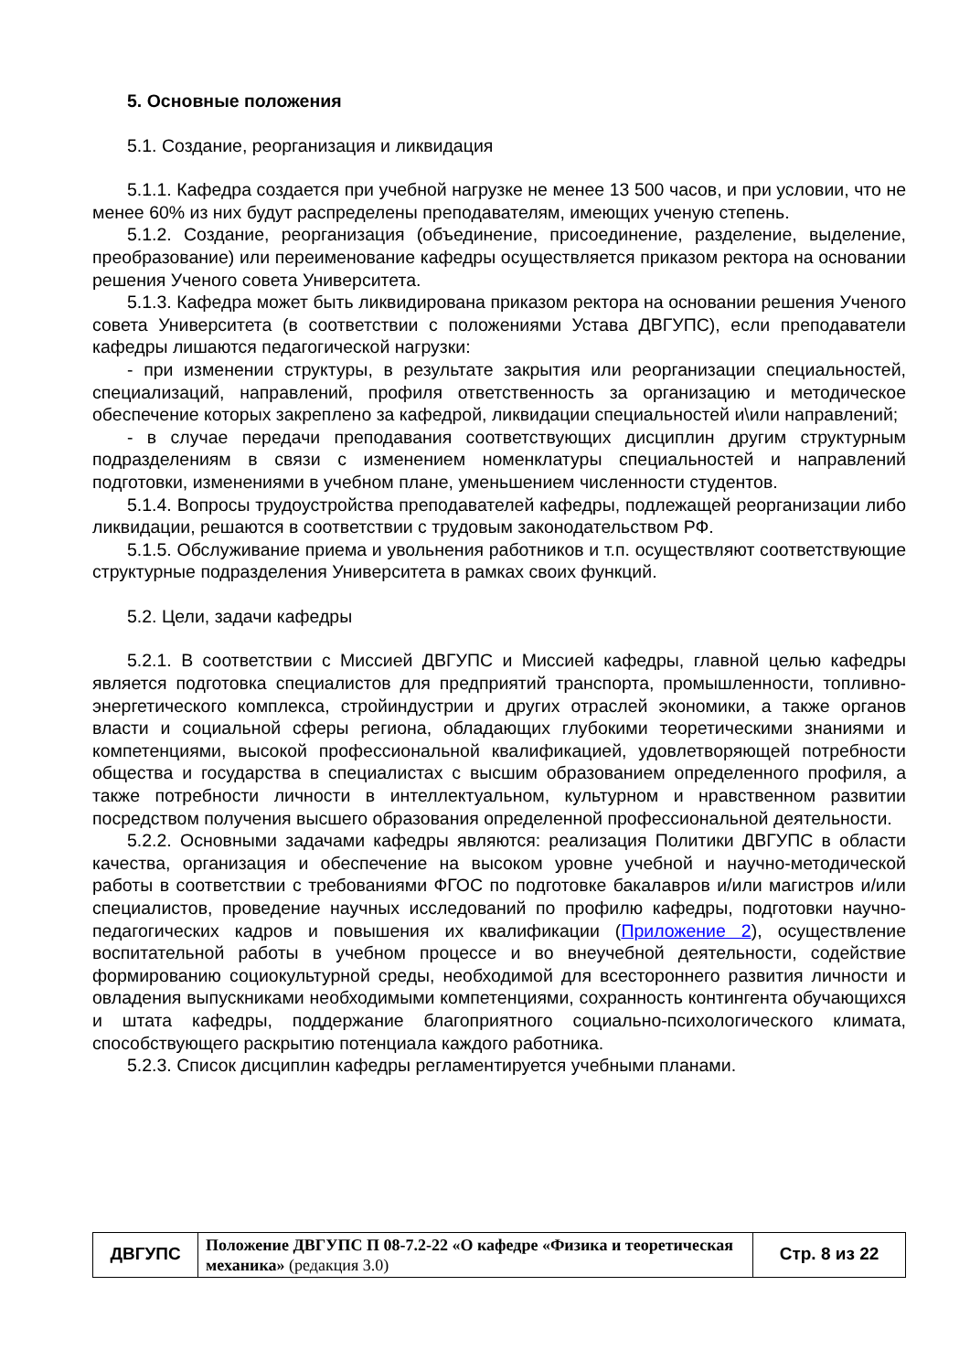5. Основные положения
5.1. Создание, реорганизация и ликвидация
5.1.1. Кафедра создается при учебной нагрузке не менее 13 500 часов, и при условии, что не менее 60% из них будут распределены преподавателям, имеющих ученую степень.
5.1.2. Создание, реорганизация (объединение, присоединение, разделение, выделение, преобразование) или переименование кафедры осуществляется приказом ректора на основании решения Ученого совета Университета.
5.1.3. Кафедра может быть ликвидирована приказом ректора на основании решения Ученого совета Университета (в соответствии с положениями Устава ДВГУПС), если преподаватели кафедры лишаются педагогической нагрузки:
- при изменении структуры, в результате закрытия или реорганизации специальностей, специализаций, направлений, профиля ответственность за организацию и методическое обеспечение которых закреплено за кафедрой, ликвидации специальностей и\или направлений;
- в случае передачи преподавания соответствующих дисциплин другим структурным подразделениям в связи с изменением номенклатуры специальностей и направлений подготовки, изменениями в учебном плане, уменьшением численности студентов.
5.1.4. Вопросы трудоустройства преподавателей кафедры, подлежащей реорганизации либо ликвидации, решаются в соответствии с трудовым законодательством РФ.
5.1.5. Обслуживание приема и увольнения работников и т.п. осуществляют соответствующие структурные подразделения Университета в рамках своих функций.
5.2. Цели, задачи кафедры
5.2.1. В соответствии с Миссией ДВГУПС и Миссией кафедры, главной целью кафедры является подготовка специалистов для предприятий транспорта, промышленности, топливно-энергетического комплекса, стройиндустрии и других отраслей экономики, а также органов власти и социальной сферы региона, обладающих глубокими теоретическими знаниями и компетенциями, высокой профессиональной квалификацией, удовлетворяющей потребности общества и государства в специалистах с высшим образованием определенного профиля, а также потребности личности в интеллектуальном, культурном и нравственном развитии посредством получения высшего образования определенной профессиональной деятельности.
5.2.2. Основными задачами кафедры являются: реализация Политики ДВГУПС в области качества, организация и обеспечение на высоком уровне учебной и научно-методической работы в соответствии с требованиями ФГОС по подготовке бакалавров и/или магистров и/или специалистов, проведение научных исследований по профилю кафедры, подготовки научно-педагогических кадров и повышения их квалификации (Приложение 2), осуществление воспитательной работы в учебном процессе и во внеучебной деятельности, содействие формированию социокультурной среды, необходимой для всестороннего развития личности и овладения выпускниками необходимыми компетенциями, сохранность контингента обучающихся и штата кафедры, поддержание благоприятного социально-психологического климата, способствующего раскрытию потенциала каждого работника.
5.2.3. Список дисциплин кафедры регламентируется учебными планами.
| ДВГУПС | Положение ДВГУПС П 08-7.2-22 «О кафедре «Физика и теоретическая механика» (редакция 3.0) | Стр. 8 из 22 |